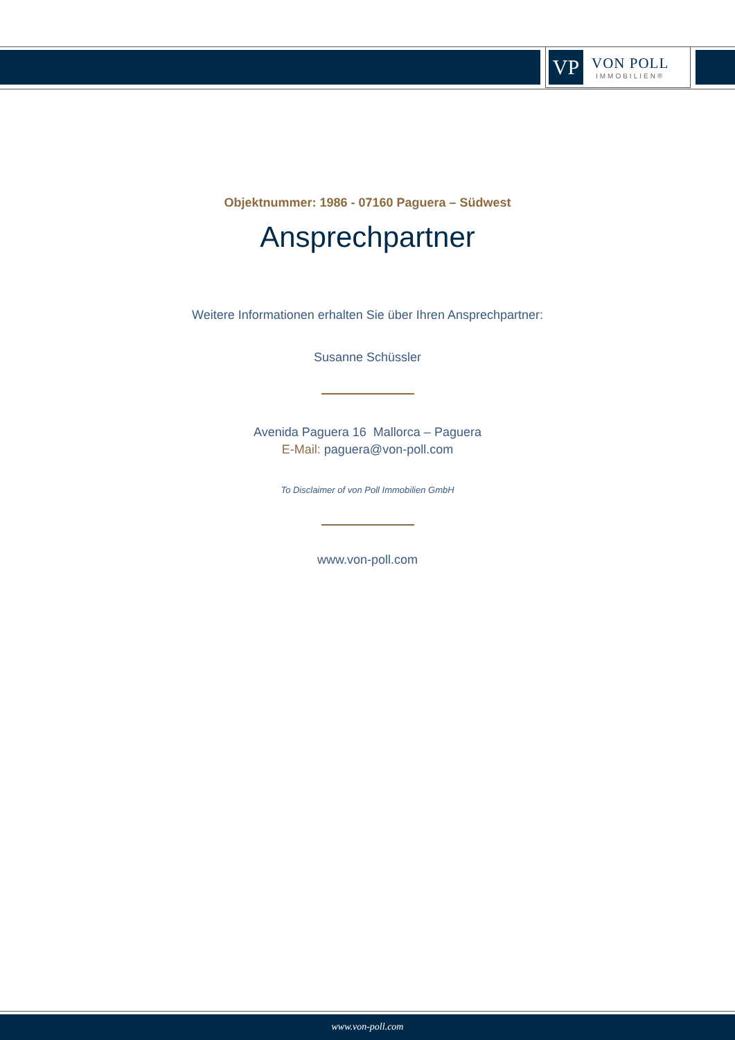VP
VON POLL
IMMOBILIEN®
Objektnummer: 1986 - 07160 Paguera – Südwest
Ansprechpartner
Weitere Informationen erhalten Sie über Ihren Ansprechpartner:
Susanne Schüssler
Avenida Paguera 16 Mallorca – Paguera
E-Mail: paguera@von-poll.com
To Disclaimer of von Poll Immobilien GmbH
www.von-poll.com
www.von-poll.com